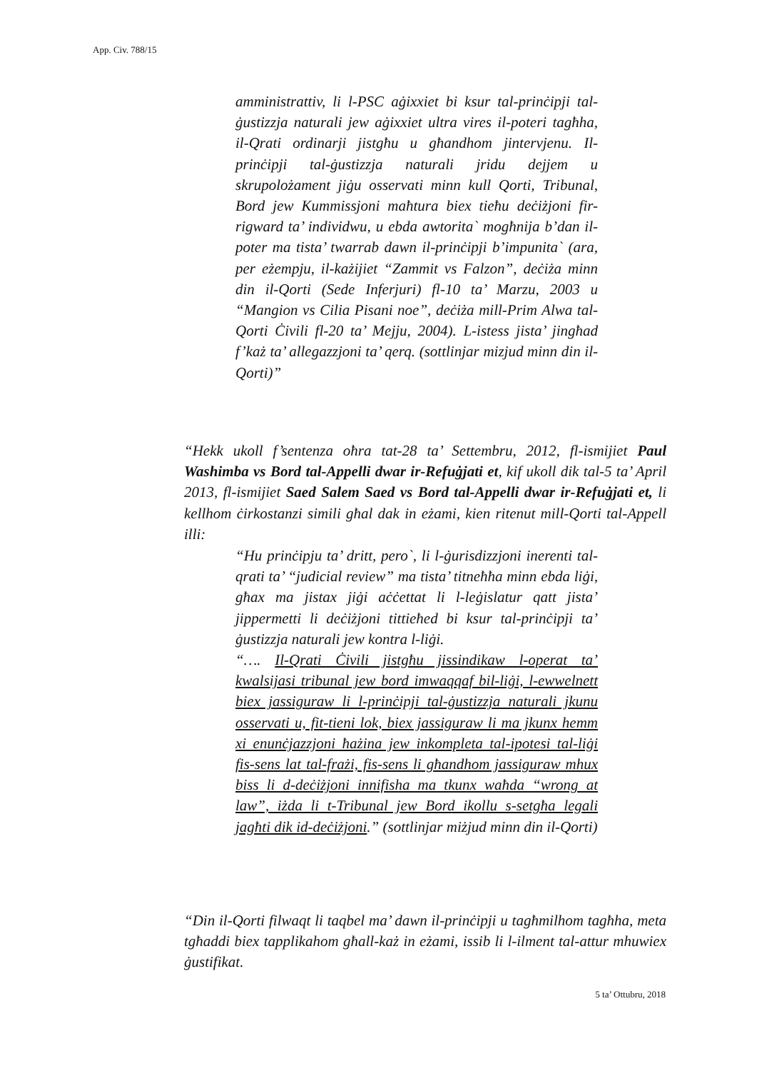App. Civ. 788/15
amministrattiv, li l-PSC aġixxiet bi ksur tal-prinċipji tal-ġustizzja naturali jew aġixxiet ultra vires il-poteri tagħha, il-Qrati ordinarji jistgħu u għandhom jintervjenu. Il-prinċipji tal-ġustizzja naturali jridu dejjem u skrupolożament jiġu osservati minn kull Qorti, Tribunal, Bord jew Kummissjoni maħtura biex tieħu deċiżjoni fir-rigward ta’ individwu, u ebda awtorita` mogħnija b’dan il-poter ma tista’ twarrab dawn il-prinċipji b’impunita` (ara, per eżempju, il-każijiet “Zammit vs Falzon”, deċiża minn din il-Qorti (Sede Inferjuri) fl-10 ta’ Marzu, 2003 u “Mangion vs Cilia Pisani noe”, deċiża mill-Prim Alwa tal-Qorti Ċivili fl-20 ta’ Mejju, 2004). L-istess jista’ jingħad f’każ ta’ allegazzjoni ta’ qerq. (sottlinjar mizjud minn din il-Qorti)”
“Hekk ukoll f’sentenza oħra tat-28 ta’ Settembru, 2012, fl-ismijiet Paul Washimba vs Bord tal-Appelli dwar ir-Refuġjati et, kif ukoll dik tal-5 ta’ April 2013, fl-ismijiet Saed Salem Saed vs Bord tal-Appelli dwar ir-Refuġjati et, li kellhom ċirkostanzi simili għal dak in eżami, kien ritenut mill-Qorti tal-Appell illi:
“Hu prinċipju ta’ dritt, pero`, li l-ġurisdizzjoni inerenti tal-qrati ta’ “judicial review” ma tista’ titneħħa minn ebda liġi, għax ma jistax jiġi aċċettat li l-leġislatur qatt jista’ jippermetti li deċiżjoni tittieħed bi ksur tal-prinċipji ta’ ġustizzja naturali jew kontra l-liġi.
“…. Il-Qrati Ċivili jistgħu jissindikaw l-operat ta’ kwalsijasi tribunal jew bord imwaqqaf bil-liġi, l-ewwelnett biex jassiguraw li l-prinċipji tal-ġustizzja naturali jkunu osservati u, fit-tieni lok, biex jassiguraw li ma jkunx hemm xi enunċjazzjoni ħażina jew inkompleta tal-ipotesi tal-liġi fis-sens lat tal-frażi, fis-sens li għandhom jassiguraw mhux biss li d-deċiżjoni innifisha ma tkunx waħda “wrong at law”, iżda li t-Tribunal jew Bord ikollu s-setgħa legali jagħti dik id-deċiżjoni.” (sottlinjar miżjud minn din il-Qorti)
“Din il-Qorti filwaqt li taqbel ma’ dawn il-prinċipji u tagħmilhom tagħha, meta tgħaddi biex tapplikahom għall-każ in eżami, issib li l-ilment tal-attur mhuwiex ġustifikat.
5 ta’ Ottubru, 2018